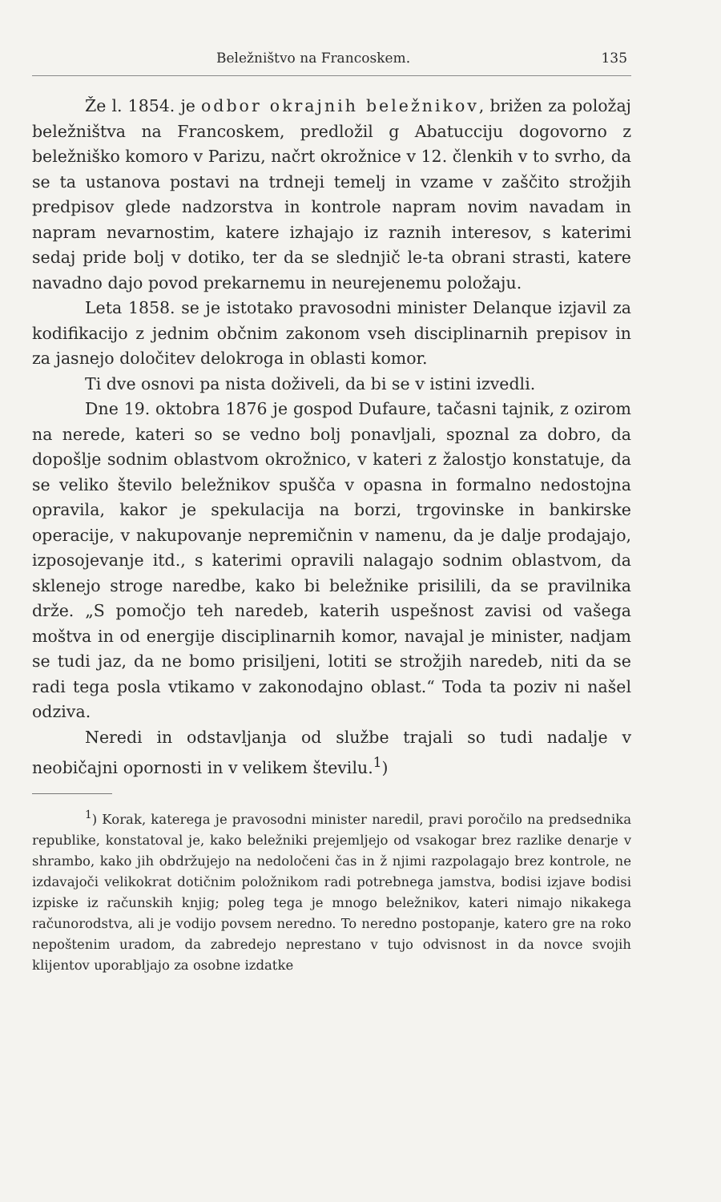Beležništvo na Francoskem. 135
Že l. 1854. je odbor okrajnih beležnikov, brižen za položaj beležništva na Francoskem, predložil g Abatucciju dogovorno z beležniško komoro v Parizu, načrt okrožnice v 12. členkih v to svrho, da se ta ustanova postavi na trdneji temelj in vzame v zaščito strožjih predpisov glede nadzorstva in kontrole napram novim navadam in napram nevarnostim, katere izhajajo iz raznih interesov, s katerimi sedaj pride bolj v dotiko, ter da se slednjič le-ta obrani strasti, katere navadno dajo povod prekarnemu in neurejenemu položaju.
Leta 1858. se je istotako pravosodni minister Delanque izjavil za kodifikacijo z jednim občnim zakonom vseh disciplinarnih prepisov in za jasnejo določitev delokroga in oblasti komor.
Ti dve osnovi pa nista doživeli, da bi se v istini izvedli.
Dne 19. oktobra 1876 je gospod Dufaure, tačasni tajnik, z ozirom na nerede, kateri so se vedno bolj ponavljali, spoznal za dobro, da dopošlje sodnim oblastvom okrožnico, v kateri z žalostjo konstatuje, da se veliko število beležnikov spušča v opasna in formalno nedostojna opravila, kakor je spekulacija na borzi, trgovinske in bankirske operacije, v nakupovanje nepremičnin v namenu, da je dalje prodajajo, izposojevanje itd., s katerimi opravili nalagajo sodnim oblastvom, da sklenejo stroge naredbe, kako bi beležnike prisilili, da se pravilnika drže. „S pomočjo teh naredeb, katerih uspešnost zavisi od vašega moštva in od energije disciplinarnih komor, navajal je minister, nadjam se tudi jaz, da ne bomo prisiljeni, lotiti se strožjih naredeb, niti da se radi tega posla vtikamo v zakonodajno oblast.“ Toda ta poziv ni našel odziva.
Neredi in odstavljanja od službe trajali so tudi nadalje v neobičajni opornosti in v velikem številu.<sup>1</sup>)
<sup>1</sup>) Korak, katerega je pravosodni minister naredil, pravi poročilo na predsednika republike, konstatoval je, kako beležniki prejemljejo od vsakogar brez razlike denarje v shrambo, kako jih obdržujejo na nedoločeni čas in ž njimi razpolagajo brez kontrole, ne izdavajoči velikokrat dotičnim položnikom radi potrebnega jamstva, bodisi izjave bodisi izpiske iz računskih knjig; poleg tega je mnogo beležnikov, kateri nimajo nikakega računorodstva, ali je vodijo povsem neredno. To neredno postopanje, katero gre na roko nepoštenim uradom, da zabredejo neprestano v tujo odvisnost in da novce svojih klijentov uporabljajo za osobne izdatke